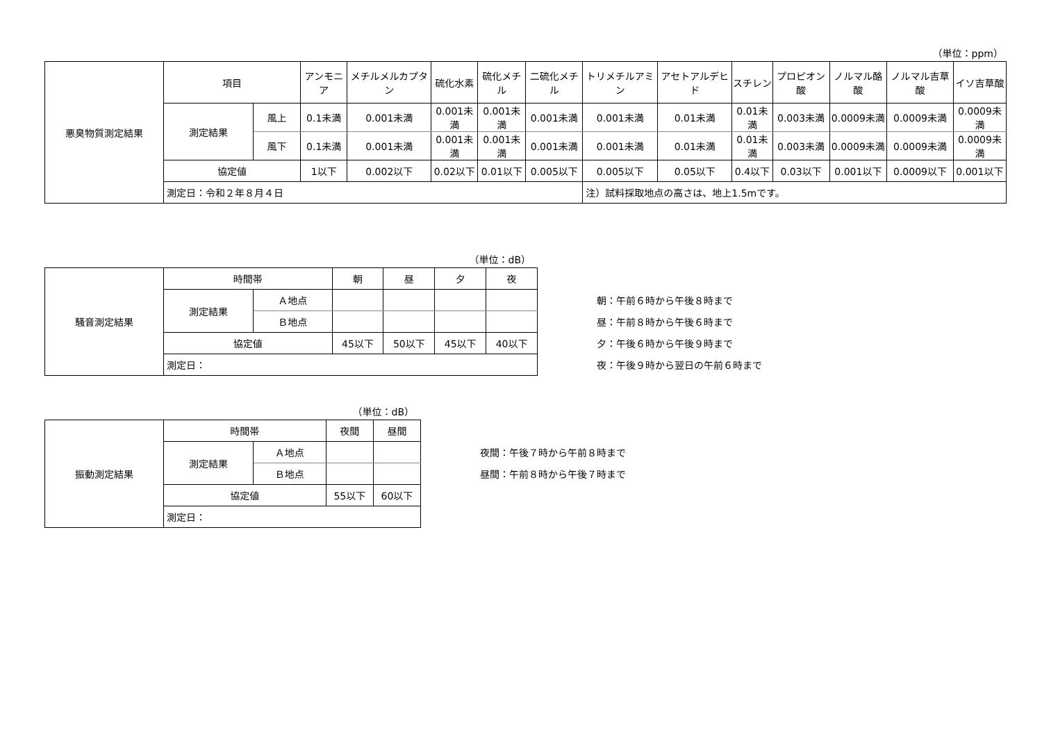（単位：ppm）
| 悪臭物質測定結果 | 項目 | | アンモニア | メチルメルカプタン | 硫化水素 | 硫化メチル | 二硫化メチル | トリメチルアミン | アセトアルデヒド | スチレン | プロピオン酸 | ノルマル酪酸 | ノルマル吉草酸 | イソ吉草酸 |
| | 測定結果 | 風上 | 0.1未満 | 0.001未満 | 0.001未満 | 0.001未満 | 0.001未満 | 0.001未満 | 0.01未満 | 0.01未満 | 0.003未満 | 0.0009未満 | 0.0009未満 | 0.0009未満 |
| | | 風下 | 0.1未満 | 0.001未満 | 0.001未満 | 0.001未満 | 0.001未満 | 0.001未満 | 0.01未満 | 0.01未満 | 0.003未満 | 0.0009未満 | 0.0009未満 | 0.0009未満 |
| | 協定値 | | 1以下 | 0.002以下 | 0.02以下 | 0.01以下 | 0.005以下 | 0.005以下 | 0.05以下 | 0.4以下 | 0.03以下 | 0.001以下 | 0.0009以下 | 0.001以下 |
| | 測定日：令和２年８月４日 | | | | | | | 注）試料採取地点の高さは、地上1.5mです。 | | | | | | |
（単位：dB）
| 騒音測定結果 | 時間帯 | | 朝 | 昼 | 夕 | 夜 |
| | 測定結果 | Ａ地点 | | | | |
| | | Ｂ地点 | | | | |
| | 協定値 | | 45以下 | 50以下 | 45以下 | 40以下 |
| | 測定日： | | | | | |
朝：午前６時から午後８時まで
昼：午前８時から午後６時まで
夕：午後６時から午後９時まで
夜：午後９時から翌日の午前６時まで
（単位：dB）
| 振動測定結果 | 時間帯 | | 夜間 | 昼間 |
| | 測定結果 | Ａ地点 | | |
| | | Ｂ地点 | | |
| | 協定値 | | 55以下 | 60以下 |
| | 測定日： | | | |
夜間：午後７時から午前８時まで
昼間：午前８時から午後７時まで